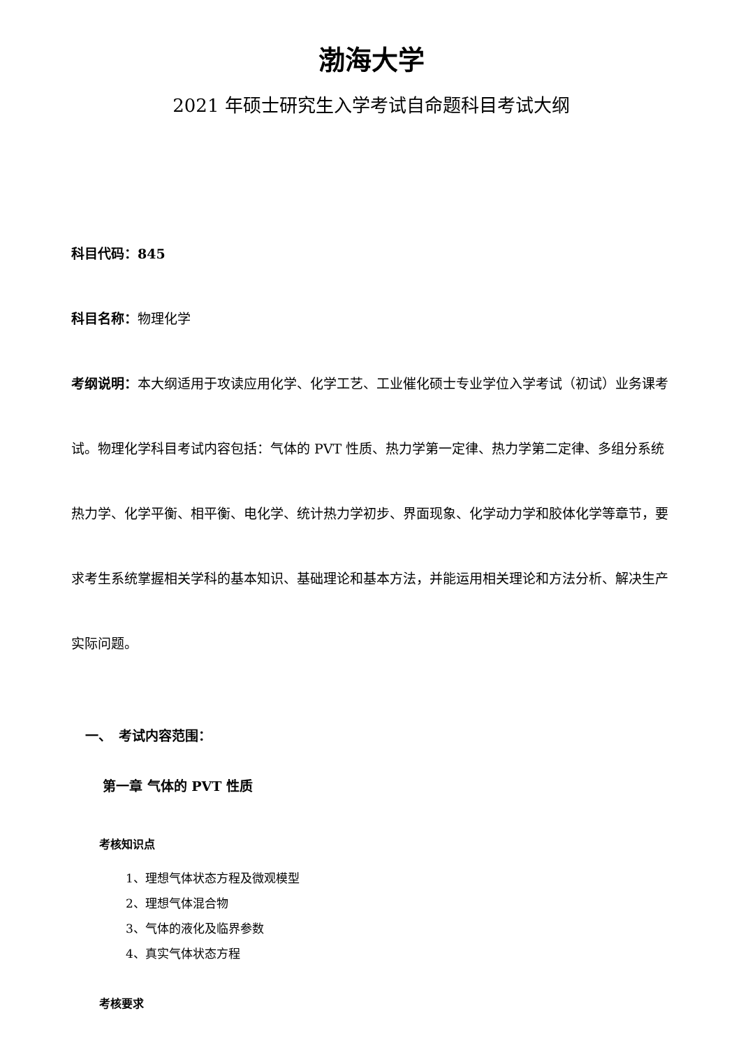渤海大学
2021 年硕士研究生入学考试自命题科目考试大纲
科目代码：845
科目名称：物理化学
考纲说明：本大纲适用于攻读应用化学、化学工艺、工业催化硕士专业学位入学考试（初试）业务课考试。物理化学科目考试内容包括：气体的 PVT 性质、热力学第一定律、热力学第二定律、多组分系统热力学、化学平衡、相平衡、电化学、统计热力学初步、界面现象、化学动力学和胶体化学等章节，要求考生系统掌握相关学科的基本知识、基础理论和基本方法，并能运用相关理论和方法分析、解决生产实际问题。
一、　考试内容范围：
第一章 气体的 PVT 性质
考核知识点
1、理想气体状态方程及微观模型
2、理想气体混合物
3、气体的液化及临界参数
4、真实气体状态方程
考核要求